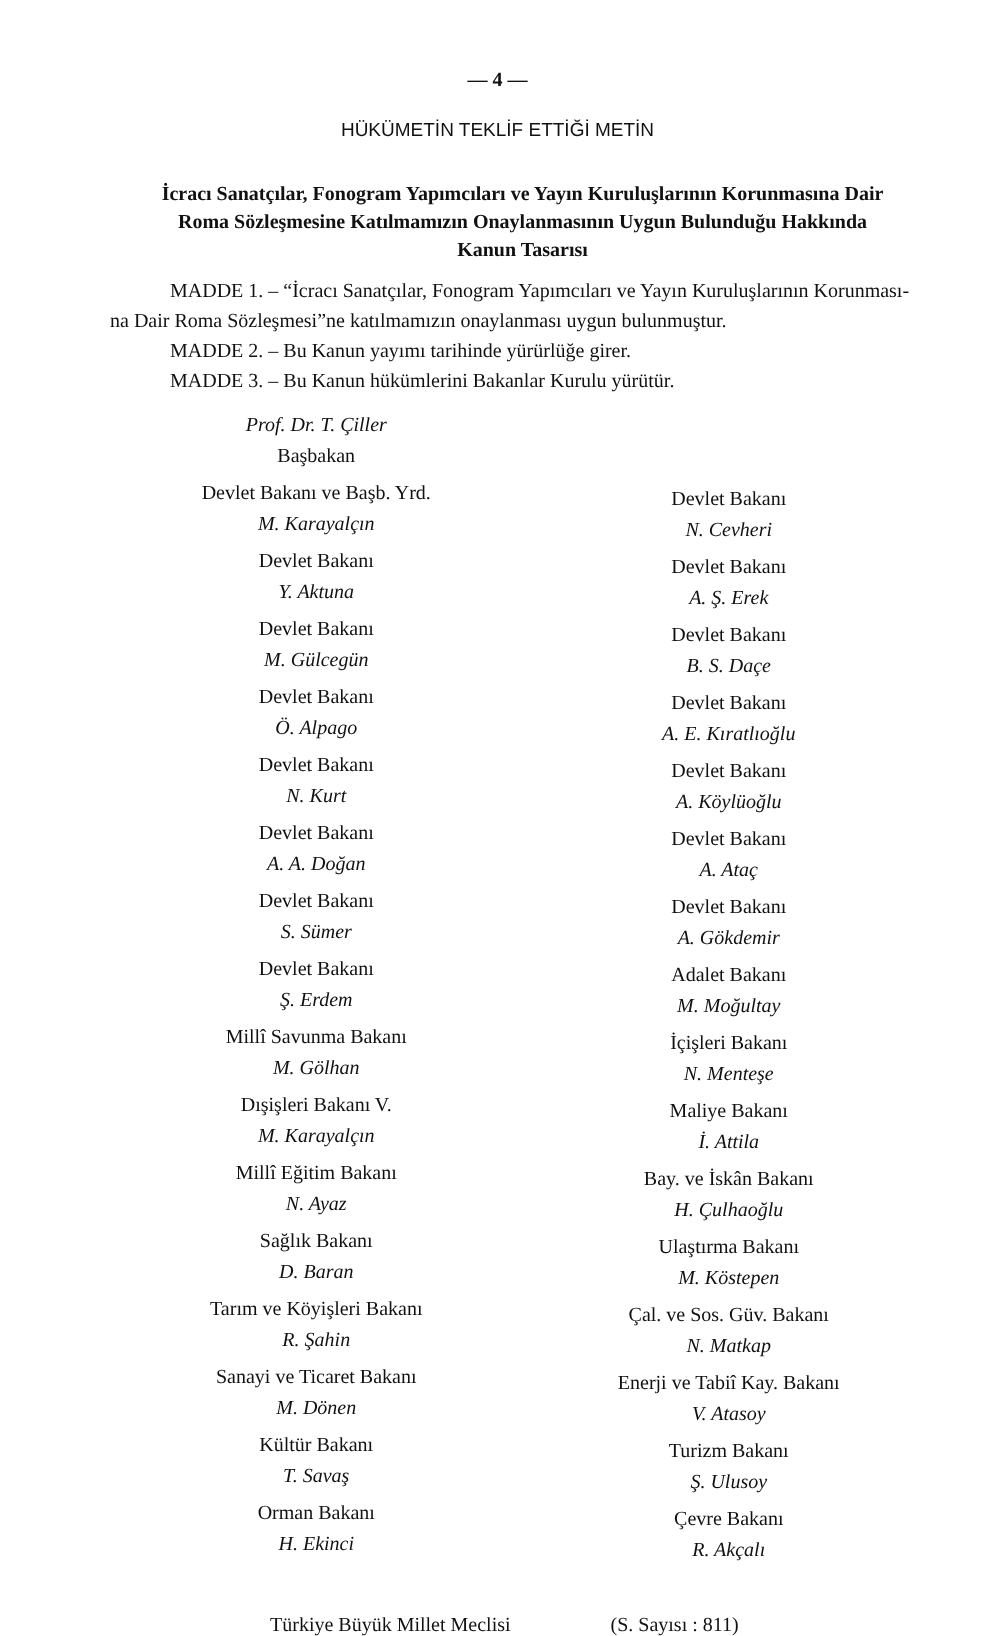— 4 —
HÜKÜMETİN TEKLİF ETTİĞİ METİN
İcracı Sanatçılar, Fonogram Yapımcıları ve Yayın Kuruluşlarının Korunmasına Dair Roma Sözleşmesine Katılmamızın Onaylanmasının Uygun Bulunduğu Hakkında Kanun Tasarısı
MADDE 1. – “İcracı Sanatçılar, Fonogram Yapımcıları ve Yayın Kuruluşlarının Korunması-na Dair Roma Sözleşmesi”ne katılmamızın onaylanması uygun bulunmuştur.
MADDE 2. – Bu Kanun yayımı tarihinde yürürlüğe girer.
MADDE 3. – Bu Kanun hükümlerini Bakanlar Kurulu yürütür.
Prof. Dr. T. Çiller
Başbakan
Devlet Bakanı ve Başb. Yrd.
M. Karayalçın
Devlet Bakanı
Y. Aktuna
Devlet Bakanı
M. Gülcegün
Devlet Bakanı
Ö. Alpago
Devlet Bakanı
N. Kurt
Devlet Bakanı
A. A. Doğan
Devlet Bakanı
S. Sümer
Devlet Bakanı
Ş. Erdem
Millî Savunma Bakanı
M. Gölhan
Dışişleri Bakanı V.
M. Karayalçın
Millî Eğitim Bakanı
N. Ayaz
Sağlık Bakanı
D. Baran
Tarım ve Köyişleri Bakanı
R. Şahin
Sanayi ve Ticaret Bakanı
M. Dönen
Kültür Bakanı
T. Savaş
Orman Bakanı
H. Ekinci
Devlet Bakanı
N. Cevheri
Devlet Bakanı
A. Ş. Erek
Devlet Bakanı
B. S. Daçe
Devlet Bakanı
A. E. Kıratlıoğlu
Devlet Bakanı
A. Köylüoğlu
Devlet Bakanı
A. Ataç
Devlet Bakanı
A. Gökdemir
Adalet Bakanı
M. Moğultay
İçişleri Bakanı
N. Menteşe
Maliye Bakanı
İ. Attila
Bay. ve İskân Bakanı
H. Çulhaoğlu
Ulaştırma Bakanı
M. Köstepen
Çal. ve Sos. Güv. Bakanı
N. Matkap
Enerji ve Tabiî Kay. Bakanı
V. Atasoy
Turizm Bakanı
Ş. Ulusoy
Çevre Bakanı
R. Akçalı
Türkiye Büyük Millet Meclisi (S. Sayısı : 811)